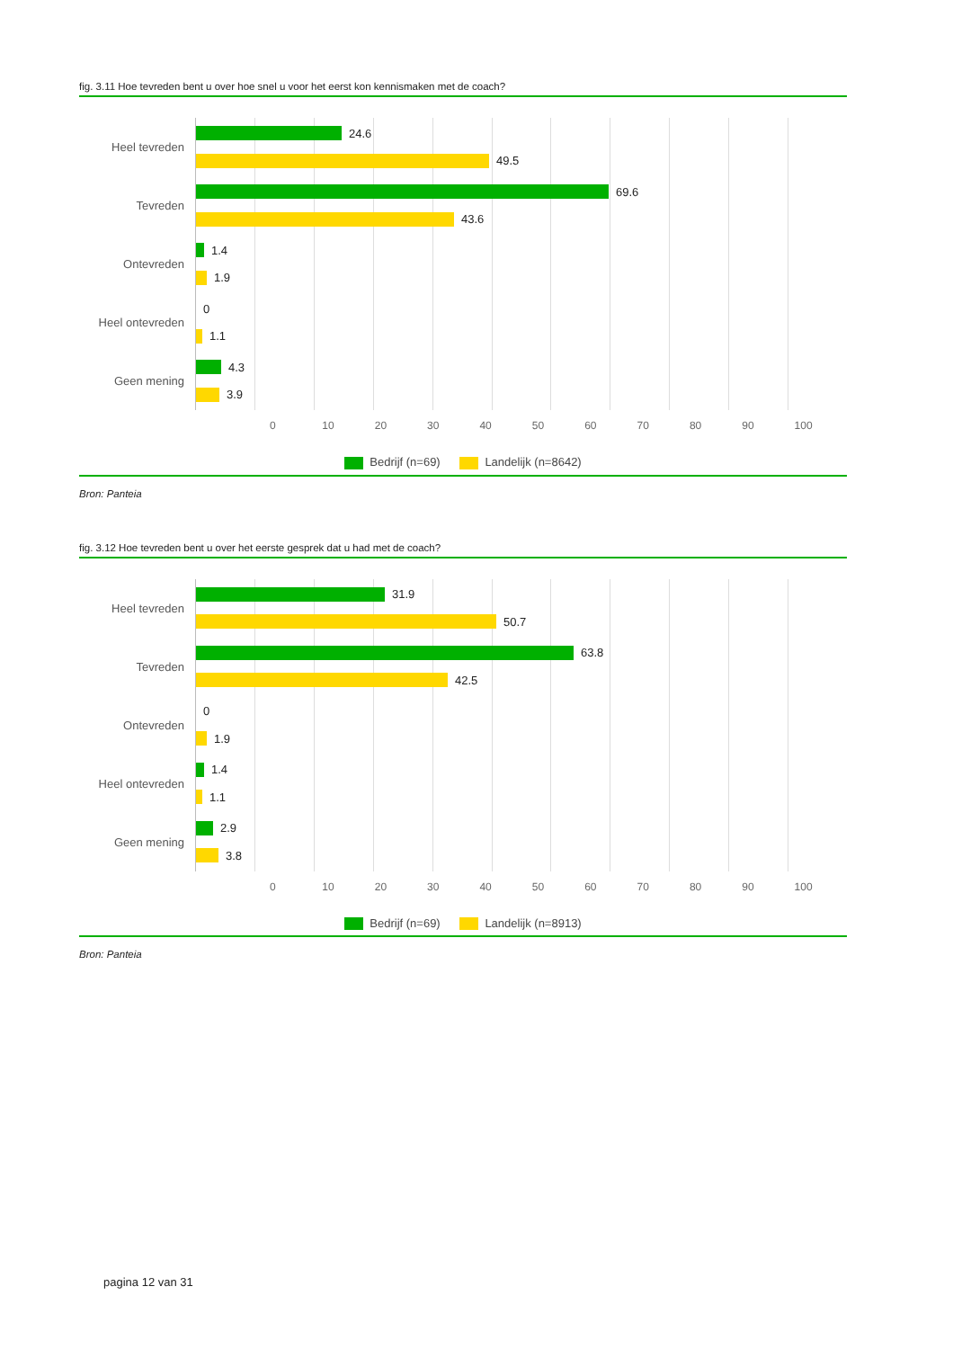fig. 3.11 Hoe tevreden bent u over hoe snel u voor het eerst kon kennismaken met de coach?
Heel tevreden
Tevreden
Ontevreden
Heel ontevreden
Geen mening
24.6
49.5
69.6
43.6
1.4
1.9
0
1.1
4.3
3.9
0 10 20 30 40 50 60 70 80 90 100
Bedrijf (n=69) Landelijk (n=8642)
Bron: Panteia
fig. 3.12 Hoe tevreden bent u over het eerste gesprek dat u had met de coach?
Heel tevreden
Tevreden
Ontevreden
Heel ontevreden
Geen mening
31.9
50.7
63.8
42.5
0
1.9
1.4
1.1
2.9
3.8
0 10 20 30 40 50 60 70 80 90 100
Bedrijf (n=69) Landelijk (n=8913)
Bron: Panteia
pagina 12 van 31